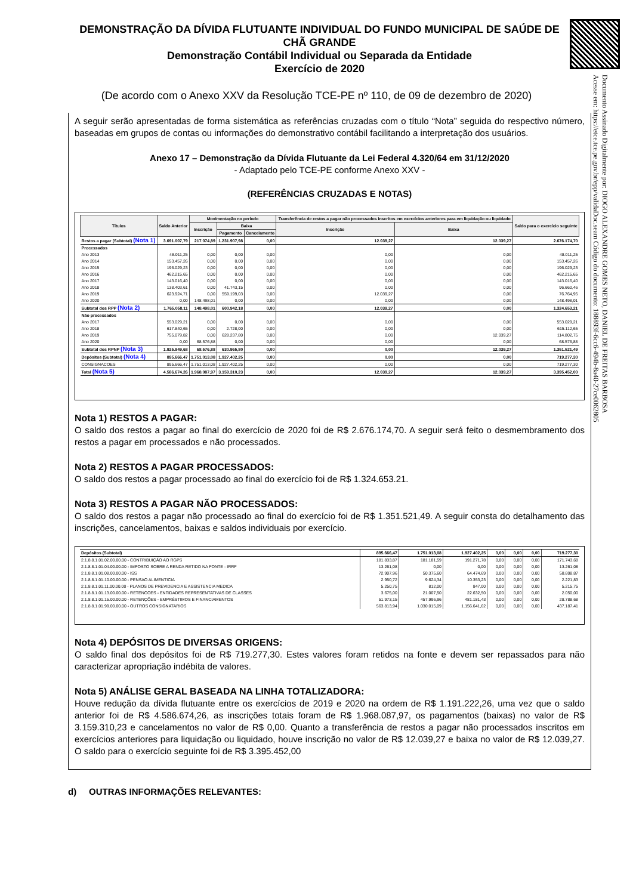Documento Assinado Digitalmente por: DIOGO ALEXANDRE GOMES NETO, DANIEL DE FREITAS BARBOSA
Acesse em: https://etce.tce.pe.gov.br/epp/validaDoc.seam Código do documento: 188893f-6cc6-494b-8a40-27ce0062805
DEMONSTRAÇÃO DA DÍVIDA FLUTUANTE INDIVIDUAL DO FUNDO MUNICIPAL DE SAÚDE DE CHÃ GRANDE
Demonstração Contábil Individual ou Separada da Entidade
Exercício de 2020
(De acordo com o Anexo XXV da Resolução TCE-PE nº 110, de 09 de dezembro de 2020)
A seguir serão apresentadas de forma sistemática as referências cruzadas com o título “Nota” seguida do respectivo número, baseadas em grupos de contas ou informações do demonstrativo contábil facilitando a interpretação dos usuários.
Anexo 17 – Demonstração da Dívida Flutuante da Lei Federal 4.320/64 em 31/12/2020
- Adaptado pelo TCE-PE conforme Anexo XXV -
(REFERÊNCIAS CRUZADAS E NOTAS)
| Títulos | Saldo Anterior | Movimentação no período | | | Transferência de restos a pagar não processados inscritos em exercícios anteriores para em liquidação ou liquidado | | Saldo para o exercício seguinte |
| --- | --- | --- | --- | --- | --- | --- | --- |
| | | Inscrição | Baixa | | Inscrição | Baixa | |
| | | | Pagamento | Cancelamento | | | |
| Restos a pagar (Subtotal) (Nota 1) | 3.691.007,79 | 217.074,89 | 1.231.907,98 | 0,00 | 12.039,27 | 12.039,27 | 2.676.174,70 |
| Processados | | | | | | | |
| Ano 2013 | 48.011,25 | 0,00 | 0,00 | 0,00 | 0,00 | 0,00 | 48.011,25 |
| Ano 2014 | 153.457,26 | 0,00 | 0,00 | 0,00 | 0,00 | 0,00 | 153.457,26 |
| Ano 2015 | 196.029,23 | 0,00 | 0,00 | 0,00 | 0,00 | 0,00 | 196.029,23 |
| Ano 2016 | 462.215,65 | 0,00 | 0,00 | 0,00 | 0,00 | 0,00 | 462.215,65 |
| Ano 2017 | 143.016,40 | 0,00 | 0,00 | 0,00 | 0,00 | 0,00 | 143.016,40 |
| Ano 2018 | 138.403,61 | 0,00 | 41.743,15 | 0,00 | 0,00 | 0,00 | 96.660,46 |
| Ano 2019 | 623.924,71 | 0,00 | 559.199,03 | 0,00 | 12.039,27 | 0,00 | 76.764,95 |
| Ano 2020 | 0,00 | 148.498,01 | 0,00 | 0,00 | 0,00 | 0,00 | 148.498,01 |
| Subtotal dos RPP (Nota 2) | 1.765.058,11 | 148.498,01 | 600.942,18 | 0,00 | 12.039,27 | 0,00 | 1.324.653,21 |
| Não processados | | | | | | | |
| Ano 2017 | 553.029,21 | 0,00 | 0,00 | 0,00 | 0,00 | 0,00 | 553.029,21 |
| Ano 2018 | 617.840,65 | 0,00 | 2.728,00 | 0,00 | 0,00 | 0,00 | 615.112,65 |
| Ano 2019 | 755.079,82 | 0,00 | 628.237,80 | 0,00 | 0,00 | 12.039,27 | 114.802,75 |
| Ano 2020 | 0,00 | 68.576,88 | 0,00 | 0,00 | 0,00 | 0,00 | 68.576,88 |
| Subtotal dos RPNP (Nota 3) | 1.925.949,68 | 68.576,88 | 630.965,80 | 0,00 | 0,00 | 12.039,27 | 1.351.521,49 |
| Depósitos (Subtotal) (Nota 4) | 895.666,47 | 1.751.013,08 | 1.927.402,25 | 0,00 | 0,00 | 0,00 | 719.277,30 |
| CONSIGNACOES | 895.666,47 | 1.751.013,08 | 1.927.402,25 | 0,00 | 0,00 | 0,00 | 719.277,30 |
| Total (Nota 5) | 4.586.674,26 | 1.968.087,97 | 3.159.310,23 | 0,00 | 12.039,27 | 12.039,27 | 3.395.452,00 |
Nota 1) RESTOS A PAGAR:
O saldo dos restos a pagar ao final do exercício de 2020 foi de R$ 2.676.174,70. A seguir será feito o desmembramento dos restos a pagar em processados e não processados.
Nota 2) RESTOS A PAGAR PROCESSADOS:
O saldo dos restos a pagar processado ao final do exercício foi de R$ 1.324.653.21.
Nota 3) RESTOS A PAGAR NÃO PROCESSADOS:
O saldo dos restos a pagar não processado ao final do exercício foi de R$ 1.351.521,49. A seguir consta do detalhamento das inscrições, cancelamentos, baixas e saldos individuais por exercício.
| Depósitos (Subtotal) | 895.666,47 | 1.751.013,08 | 1.927.402,25 | 0,00 | 0,00 | 0,00 | 719.277,30 |
| 2.1.8.8.1.01.02.00.00.00 - CONTRIBUIÇÃO AO RGPS | 181.833,87 | 181.181,59 | 191.271,78 | 0,00 | 0,00 | 0,00 | 171.743,68 |
| 2.1.8.8.1.01.04.00.00.00 - IMPOSTO SOBRE A RENDA RETIDO NA FONTE - IRRF | 13.261,08 | 0,00 | 0,00 | 0,00 | 0,00 | 0,00 | 13.261,08 |
| 2.1.8.8.1.01.08.00.00.00 - ISS | 72.907,96 | 50.375,60 | 64.474,69 | 0,00 | 0,00 | 0,00 | 58.808,87 |
| 2.1.8.8.1.01.10.00.00.00 - PENSAO ALIMENTICIA | 2.950,72 | 9.624,34 | 10.353,23 | 0,00 | 0,00 | 0,00 | 2.221,83 |
| 2.1.8.8.1.01.11.00.00.00 - PLANOS DE PREVIDENCIA E ASSISTENCIA MEDICA | 5.250,75 | 812,00 | 847,00 | 0,00 | 0,00 | 0,00 | 5.215,75 |
| 2.1.8.8.1.01.13.00.00.00 - RETENCOES - ENTIDADES REPRESENTATIVAS DE CLASSES | 3.675,00 | 21.007,50 | 22.632,50 | 0,00 | 0,00 | 0,00 | 2.050,00 |
| 2.1.8.8.1.01.15.00.00.00 - RETENÇÕES - EMPRÉSTIMOS E FINANCIAMENTOS | 51.973,15 | 457.996,96 | 481.181,43 | 0,00 | 0,00 | 0,00 | 28.788,68 |
| 2.1.8.8.1.01.99.00.00.00 - OUTROS CONSIGNATARIOS | 563.813,94 | 1.030.015,09 | 1.156.641,62 | 0,00 | 0,00 | 0,00 | 437.187,41 |
Nota 4) DEPÓSITOS DE DIVERSAS ORIGENS:
O saldo final dos depósitos foi de R$ 719.277,30. Estes valores foram retidos na fonte e devem ser repassados para não caracterizar apropriação indébita de valores.
Nota 5) ANÁLISE GERAL BASEADA NA LINHA TOTALIZADORA:
Houve redução da dívida flutuante entre os exercícios de 2019 e 2020 na ordem de R$ 1.191.222,26, uma vez que o saldo anterior foi de R$ 4.586.674,26, as inscrições totais foram de R$ 1.968.087,97, os pagamentos (baixas) no valor de R$ 3.159.310,23 e cancelamentos no valor de R$ 0,00. Quanto a transferência de restos a pagar não processados inscritos em exercícios anteriores para liquidação ou liquidado, houve inscrição no valor de R$ 12.039,27 e baixa no valor de R$ 12.039,27. O saldo para o exercício seguinte foi de R$ 3.395.452,00
d) OUTRAS INFORMAÇÕES RELEVANTES: